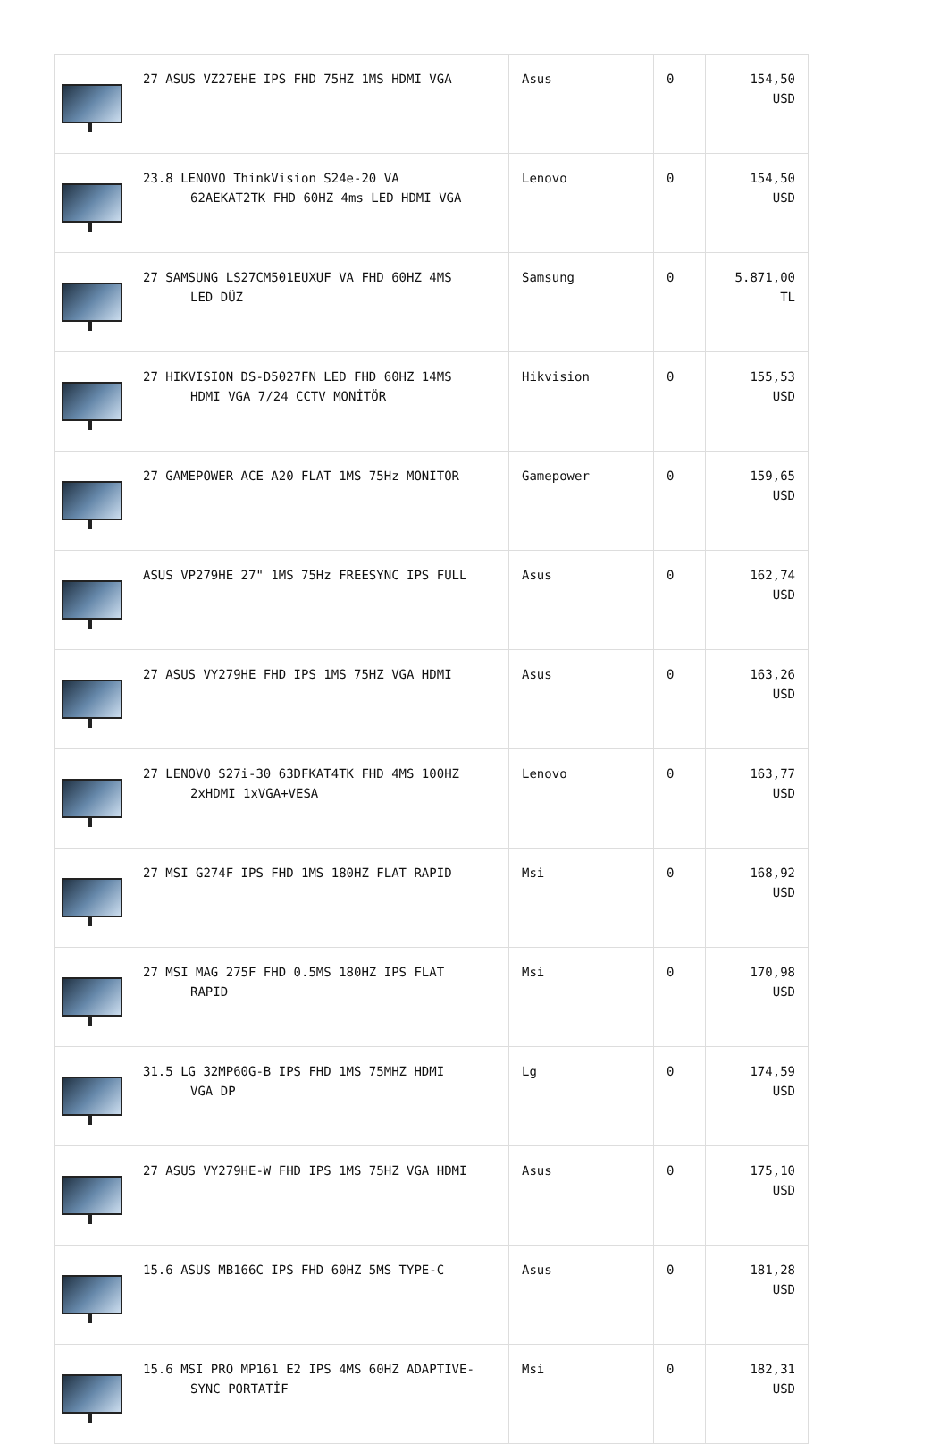| | 27 ASUS VZ27EHE IPS FHD 75HZ 1MS HDMI VGA | Asus | 0 | 154,50 USD |
| | 23.8 LENOVO ThinkVision S24e-20 VA 62AEKAT2TK FHD 60HZ 4ms LED HDMI VGA | Lenovo | 0 | 154,50 USD |
| | 27 SAMSUNG LS27CM501EUXUF VA FHD 60HZ 4MS LED DÜZ | Samsung | 0 | 5.871,00 TL |
| | 27 HIKVISION DS-D5027FN LED FHD 60HZ 14MS HDMI VGA 7/24 CCTV MONİTÖR | Hikvision | 0 | 155,53 USD |
| | 27 GAMEPOWER ACE A20 FLAT 1MS 75Hz MONITOR | Gamepower | 0 | 159,65 USD |
| | ASUS VP279HE 27" 1MS 75Hz FREESYNC IPS FULL | Asus | 0 | 162,74 USD |
| | 27 ASUS VY279HE FHD IPS 1MS 75HZ VGA HDMI | Asus | 0 | 163,26 USD |
| | 27 LENOVO S27i-30 63DFKAT4TK FHD 4MS 100HZ 2xHDMI 1xVGA+VESA | Lenovo | 0 | 163,77 USD |
| | 27 MSI G274F IPS FHD 1MS 180HZ FLAT RAPID | Msi | 0 | 168,92 USD |
| | 27 MSI MAG 275F FHD 0.5MS 180HZ IPS FLAT RAPID | Msi | 0 | 170,98 USD |
| | 31.5 LG 32MP60G-B IPS FHD 1MS 75MHZ HDMI VGA DP | Lg | 0 | 174,59 USD |
| | 27 ASUS VY279HE-W FHD IPS 1MS 75HZ VGA HDMI | Asus | 0 | 175,10 USD |
| | 15.6 ASUS MB166C IPS FHD 60HZ 5MS TYPE-C | Asus | 0 | 181,28 USD |
| | 15.6 MSI PRO MP161 E2 IPS 4MS 60HZ ADAPTIVE- SYNC PORTATİF | Msi | 0 | 182,31 USD |